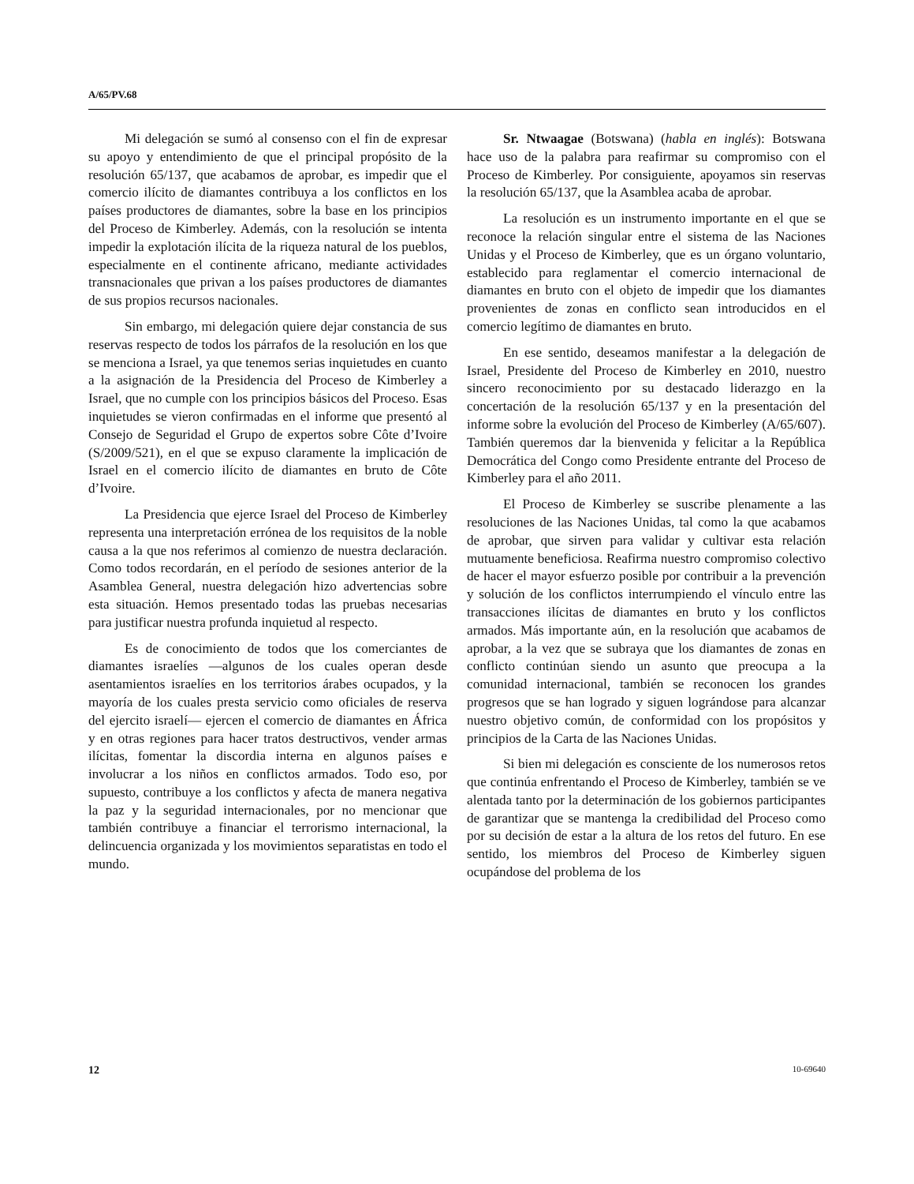A/65/PV.68
Mi delegación se sumó al consenso con el fin de expresar su apoyo y entendimiento de que el principal propósito de la resolución 65/137, que acabamos de aprobar, es impedir que el comercio ilícito de diamantes contribuya a los conflictos en los países productores de diamantes, sobre la base en los principios del Proceso de Kimberley. Además, con la resolución se intenta impedir la explotación ilícita de la riqueza natural de los pueblos, especialmente en el continente africano, mediante actividades transnacionales que privan a los países productores de diamantes de sus propios recursos nacionales.
Sin embargo, mi delegación quiere dejar constancia de sus reservas respecto de todos los párrafos de la resolución en los que se menciona a Israel, ya que tenemos serias inquietudes en cuanto a la asignación de la Presidencia del Proceso de Kimberley a Israel, que no cumple con los principios básicos del Proceso. Esas inquietudes se vieron confirmadas en el informe que presentó al Consejo de Seguridad el Grupo de expertos sobre Côte d’Ivoire (S/2009/521), en el que se expuso claramente la implicación de Israel en el comercio ilícito de diamantes en bruto de Côte d’Ivoire.
La Presidencia que ejerce Israel del Proceso de Kimberley representa una interpretación errónea de los requisitos de la noble causa a la que nos referimos al comienzo de nuestra declaración. Como todos recordarán, en el período de sesiones anterior de la Asamblea General, nuestra delegación hizo advertencias sobre esta situación. Hemos presentado todas las pruebas necesarias para justificar nuestra profunda inquietud al respecto.
Es de conocimiento de todos que los comerciantes de diamantes israelíes —algunos de los cuales operan desde asentamientos israelíes en los territorios árabes ocupados, y la mayoría de los cuales presta servicio como oficiales de reserva del ejercito israelí— ejercen el comercio de diamantes en África y en otras regiones para hacer tratos destructivos, vender armas ilícitas, fomentar la discordia interna en algunos países e involucrar a los niños en conflictos armados. Todo eso, por supuesto, contribuye a los conflictos y afecta de manera negativa la paz y la seguridad internacionales, por no mencionar que también contribuye a financiar el terrorismo internacional, la delincuencia organizada y los movimientos separatistas en todo el mundo.
Sr. Ntwaagae (Botswana) (habla en inglés): Botswana hace uso de la palabra para reafirmar su compromiso con el Proceso de Kimberley. Por consiguiente, apoyamos sin reservas la resolución 65/137, que la Asamblea acaba de aprobar.
La resolución es un instrumento importante en el que se reconoce la relación singular entre el sistema de las Naciones Unidas y el Proceso de Kimberley, que es un órgano voluntario, establecido para reglamentar el comercio internacional de diamantes en bruto con el objeto de impedir que los diamantes provenientes de zonas en conflicto sean introducidos en el comercio legítimo de diamantes en bruto.
En ese sentido, deseamos manifestar a la delegación de Israel, Presidente del Proceso de Kimberley en 2010, nuestro sincero reconocimiento por su destacado liderazgo en la concertación de la resolución 65/137 y en la presentación del informe sobre la evolución del Proceso de Kimberley (A/65/607). También queremos dar la bienvenida y felicitar a la República Democrática del Congo como Presidente entrante del Proceso de Kimberley para el año 2011.
El Proceso de Kimberley se suscribe plenamente a las resoluciones de las Naciones Unidas, tal como la que acabamos de aprobar, que sirven para validar y cultivar esta relación mutuamente beneficiosa. Reafirma nuestro compromiso colectivo de hacer el mayor esfuerzo posible por contribuir a la prevención y solución de los conflictos interrumpiendo el vínculo entre las transacciones ilícitas de diamantes en bruto y los conflictos armados. Más importante aún, en la resolución que acabamos de aprobar, a la vez que se subraya que los diamantes de zonas en conflicto continúan siendo un asunto que preocupa a la comunidad internacional, también se reconocen los grandes progresos que se han logrado y siguen lográndose para alcanzar nuestro objetivo común, de conformidad con los propósitos y principios de la Carta de las Naciones Unidas.
Si bien mi delegación es consciente de los numerosos retos que continúa enfrentando el Proceso de Kimberley, también se ve alentada tanto por la determinación de los gobiernos participantes de garantizar que se mantenga la credibilidad del Proceso como por su decisión de estar a la altura de los retos del futuro. En ese sentido, los miembros del Proceso de Kimberley siguen ocupándose del problema de los
12 10-69640